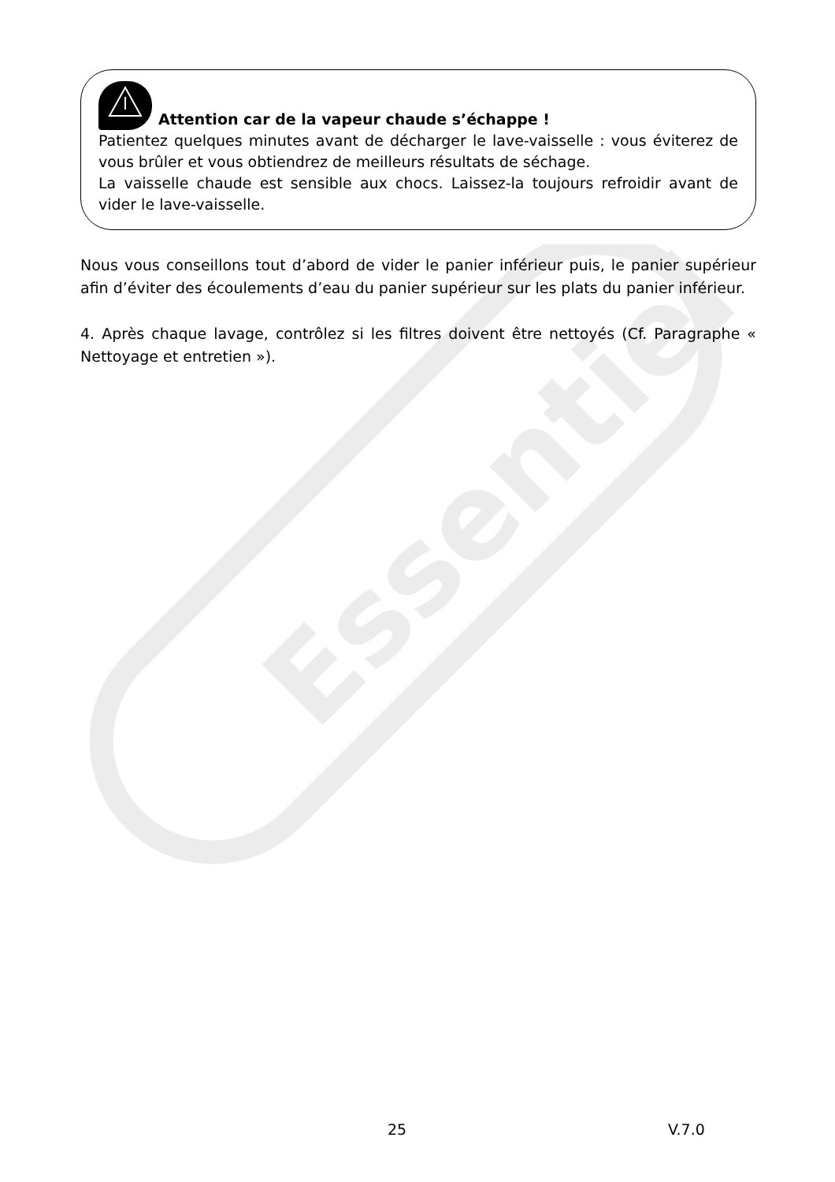Essentiel
Attention car de la vapeur chaude s’échappe !
Patientez quelques minutes avant de décharger le lave-vaisselle : vous éviterez de vous brûler et vous obtiendrez de meilleurs résultats de séchage.
La vaisselle chaude est sensible aux chocs. Laissez-la toujours refroidir avant de vider le lave-vaisselle.
Nous vous conseillons tout d’abord de vider le panier inférieur puis, le panier supérieur afin d’éviter des écoulements d’eau du panier supérieur sur les plats du panier inférieur.
4. Après chaque lavage, contrôlez si les filtres doivent être nettoyés (Cf. Paragraphe « Nettoyage et entretien »).
25 V.7.0